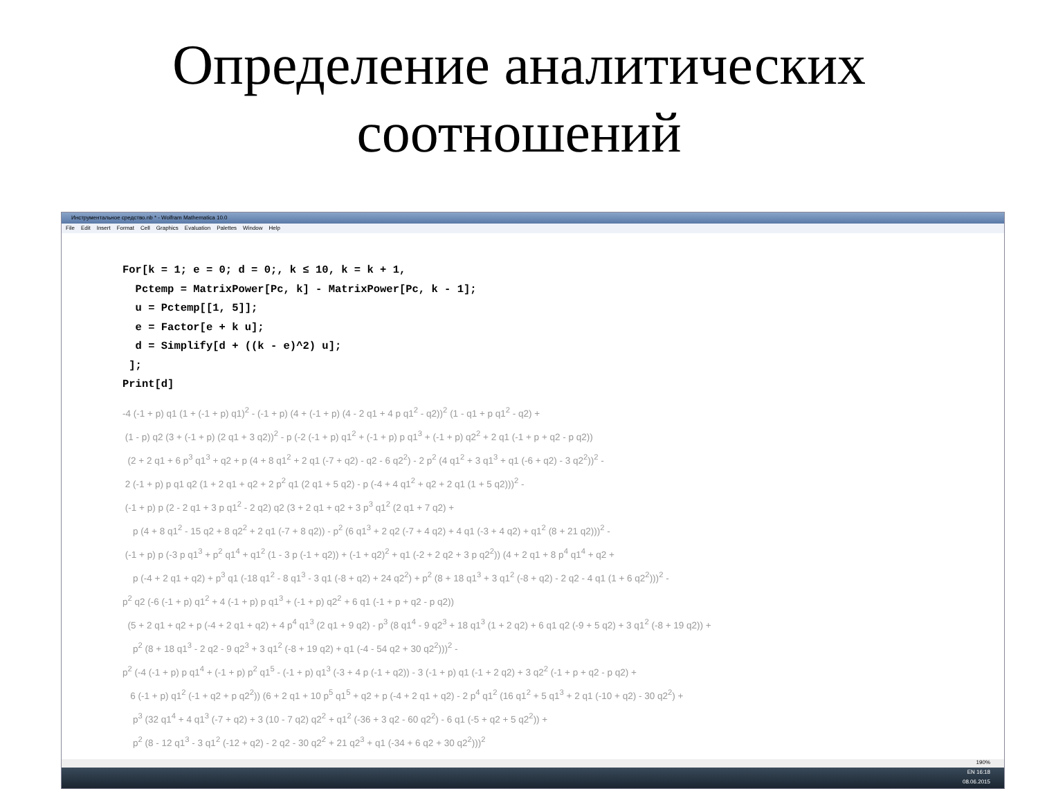Определение аналитических
соотношений
Инструментальное средство.nb * - Wolfram Mathematica 10.0
File Edit Insert Format Cell Graphics Evaluation Palettes Window Help
For[k = 1; e = 0; d = 0;, k ≤ 10, k = k + 1,
Pctemp = MatrixPower[Pc, k] - MatrixPower[Pc, k - 1];
u = Pctemp[[1, 5]];
e = Factor[e + k u];
d = Simplify[d + ((k - e)^2) u];
];
Print[d]
-4 (-1 + p) q1 (1 + (-1 + p) q1)<sup>2</sup> - (-1 + p) (4 + (-1 + p) (4 - 2 q1 + 4 p q1<sup>2</sup> - q2))<sup>2</sup> (1 - q1 + p q1<sup>2</sup> - q2) +
(1 - p) q2 (3 + (-1 + p) (2 q1 + 3 q2))<sup>2</sup> - p (-2 (-1 + p) q1<sup>2</sup> + (-1 + p) p q1<sup>3</sup> + (-1 + p) q2<sup>2</sup> + 2 q1 (-1 + p + q2 - p q2))
(2 + 2 q1 + 6 p<sup>3</sup> q1<sup>3</sup> + q2 + p (4 + 8 q1<sup>2</sup> + 2 q1 (-7 + q2) - q2 - 6 q2<sup>2</sup>) - 2 p<sup>2</sup> (4 q1<sup>2</sup> + 3 q1<sup>3</sup> + q1 (-6 + q2) - 3 q2<sup>2</sup>))<sup>2</sup> -
2 (-1 + p) p q1 q2 (1 + 2 q1 + q2 + 2 p<sup>2</sup> q1 (2 q1 + 5 q2) - p (-4 + 4 q1<sup>2</sup> + q2 + 2 q1 (1 + 5 q2)))<sup>2</sup> -
(-1 + p) p (2 - 2 q1 + 3 p q1<sup>2</sup> - 2 q2) q2 (3 + 2 q1 + q2 + 3 p<sup>3</sup> q1<sup>2</sup> (2 q1 + 7 q2) +
p (4 + 8 q1<sup>2</sup> - 15 q2 + 8 q2<sup>2</sup> + 2 q1 (-7 + 8 q2)) - p<sup>2</sup> (6 q1<sup>3</sup> + 2 q2 (-7 + 4 q2) + 4 q1 (-3 + 4 q2) + q1<sup>2</sup> (8 + 21 q2)))<sup>2</sup> -
(-1 + p) p (-3 p q1<sup>3</sup> + p<sup>2</sup> q1<sup>4</sup> + q1<sup>2</sup> (1 - 3 p (-1 + q2)) + (-1 + q2)<sup>2</sup> + q1 (-2 + 2 q2 + 3 p q2<sup>2</sup>)) (4 + 2 q1 + 8 p<sup>4</sup> q1<sup>4</sup> + q2 +
p (-4 + 2 q1 + q2) + p<sup>3</sup> q1 (-18 q1<sup>2</sup> - 8 q1<sup>3</sup> - 3 q1 (-8 + q2) + 24 q2<sup>2</sup>) + p<sup>2</sup> (8 + 18 q1<sup>3</sup> + 3 q1<sup>2</sup> (-8 + q2) - 2 q2 - 4 q1 (1 + 6 q2<sup>2</sup>)))<sup>2</sup> -
p<sup>2</sup> q2 (-6 (-1 + p) q1<sup>2</sup> + 4 (-1 + p) p q1<sup>3</sup> + (-1 + p) q2<sup>2</sup> + 6 q1 (-1 + p + q2 - p q2))
(5 + 2 q1 + q2 + p (-4 + 2 q1 + q2) + 4 p<sup>4</sup> q1<sup>3</sup> (2 q1 + 9 q2) - p<sup>3</sup> (8 q1<sup>4</sup> - 9 q2<sup>3</sup> + 18 q1<sup>3</sup> (1 + 2 q2) + 6 q1 q2 (-9 + 5 q2) + 3 q1<sup>2</sup> (-8 + 19 q2)) +
p<sup>2</sup> (8 + 18 q1<sup>3</sup> - 2 q2 - 9 q2<sup>3</sup> + 3 q1<sup>2</sup> (-8 + 19 q2) + q1 (-4 - 54 q2 + 30 q2<sup>2</sup>)))<sup>2</sup> -
p<sup>2</sup> (-4 (-1 + p) p q1<sup>4</sup> + (-1 + p) p<sup>2</sup> q1<sup>5</sup> - (-1 + p) q1<sup>3</sup> (-3 + 4 p (-1 + q2)) - 3 (-1 + p) q1 (-1 + 2 q2) + 3 q2<sup>2</sup> (-1 + p + q2 - p q2) +
6 (-1 + p) q1<sup>2</sup> (-1 + q2 + p q2<sup>2</sup>)) (6 + 2 q1 + 10 p<sup>5</sup> q1<sup>5</sup> + q2 + p (-4 + 2 q1 + q2) - 2 p<sup>4</sup> q1<sup>2</sup> (16 q1<sup>2</sup> + 5 q1<sup>3</sup> + 2 q1 (-10 + q2) - 30 q2<sup>2</sup>) +
p<sup>3</sup> (32 q1<sup>4</sup> + 4 q1<sup>3</sup> (-7 + q2) + 3 (10 - 7 q2) q2<sup>2</sup> + q1<sup>2</sup> (-36 + 3 q2 - 60 q2<sup>2</sup>) - 6 q1 (-5 + q2 + 5 q2<sup>2</sup>)) +
p<sup>2</sup> (8 - 12 q1<sup>3</sup> - 3 q1<sup>2</sup> (-12 + q2) - 2 q2 - 30 q2<sup>2</sup> + 21 q2<sup>3</sup> + q1 (-34 + 6 q2 + 30 q2<sup>2</sup>)))<sup>2</sup>
190%
EN 16:18
08.06.2015